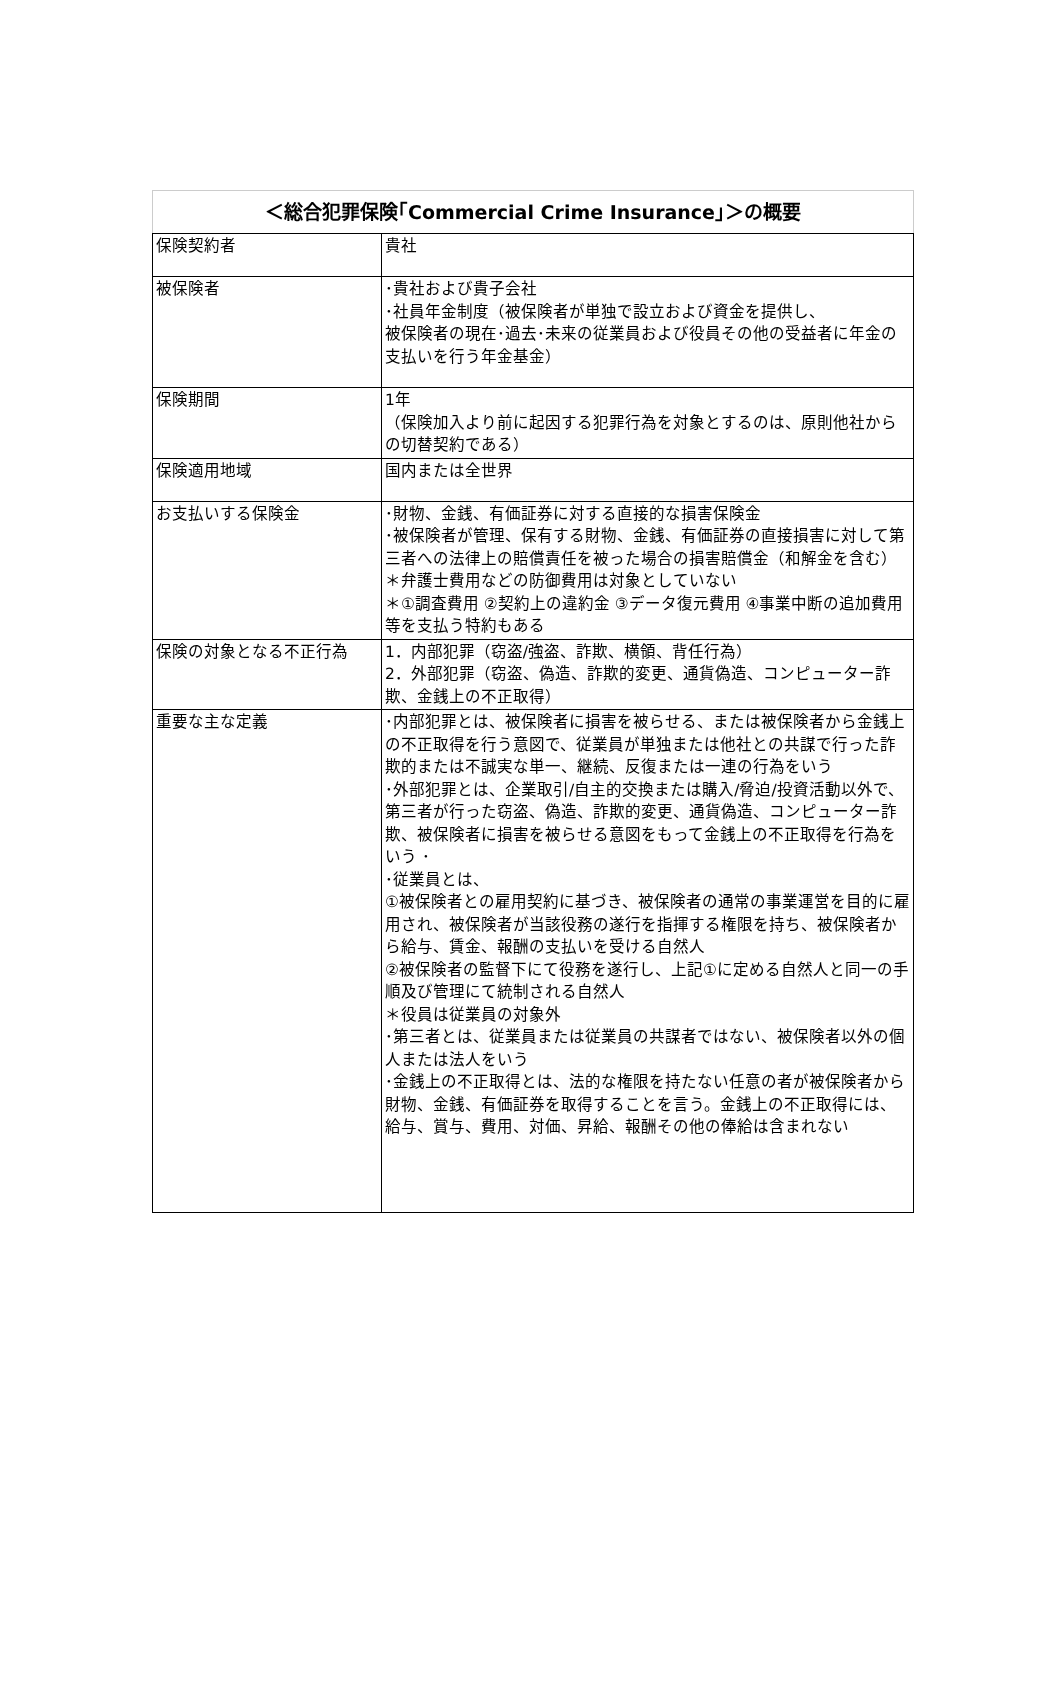| ＜総合犯罪保険｢Commercial Crime Insurance｣＞の概要 | |
| --- | --- |
| 保険契約者 | 貴社 |
| 被保険者 | ･貴社および貴子会社 ･社員年金制度（被保険者が単独で設立および資金を提供し、 被保険者の現在･過去･未来の従業員および役員その他の受益者に年金の支払いを行う年金基金） |
| 保険期間 | 1年 （保険加入より前に起因する犯罪行為を対象とするのは、原則他社からの切替契約である） |
| 保険適用地域 | 国内または全世界 |
| お支払いする保険金 | ･財物、金銭、有価証券に対する直接的な損害保険金 ･被保険者が管理、保有する財物、金銭、有価証券の直接損害に対して第三者への法律上の賠償責任を被った場合の損害賠償金（和解金を含む） ＊弁護士費用などの防御費用は対象としていない ＊①調査費用 ②契約上の違約金 ③データ復元費用 ④事業中断の追加費用等を支払う特約もある |
| 保険の対象となる不正行為 | 1．内部犯罪（窃盗/強盗、詐欺、横領、背任行為） 2．外部犯罪（窃盗、偽造、詐欺的変更、通貨偽造、コンピューター詐欺、金銭上の不正取得） |
| 重要な主な定義 | ･内部犯罪とは、被保険者に損害を被らせる、または被保険者から金銭上の不正取得を行う意図で、従業員が単独または他社との共謀で行った詐欺的または不誠実な単一、継続、反復または一連の行為をいう ･外部犯罪とは、企業取引/自主的交換または購入/脅迫/投資活動以外で、第三者が行った窃盗、偽造、詐欺的変更、通貨偽造、コンピューター詐欺、被保険者に損害を被らせる意図をもって金銭上の不正取得を行為をいう ･ ･従業員とは、 ①被保険者との雇用契約に基づき、被保険者の通常の事業運営を目的に雇用され、被保険者が当該役務の遂行を指揮する権限を持ち、被保険者から給与、賃金、報酬の支払いを受ける自然人 ②被保険者の監督下にて役務を遂行し、上記①に定める自然人と同一の手順及び管理にて統制される自然人 ＊役員は従業員の対象外 ･第三者とは、従業員または従業員の共謀者ではない、被保険者以外の個人または法人をいう ･金銭上の不正取得とは、法的な権限を持たない任意の者が被保険者から財物、金銭、有価証券を取得することを言う。金銭上の不正取得には、給与、賞与、費用、対価、昇給、報酬その他の俸給は含まれない |